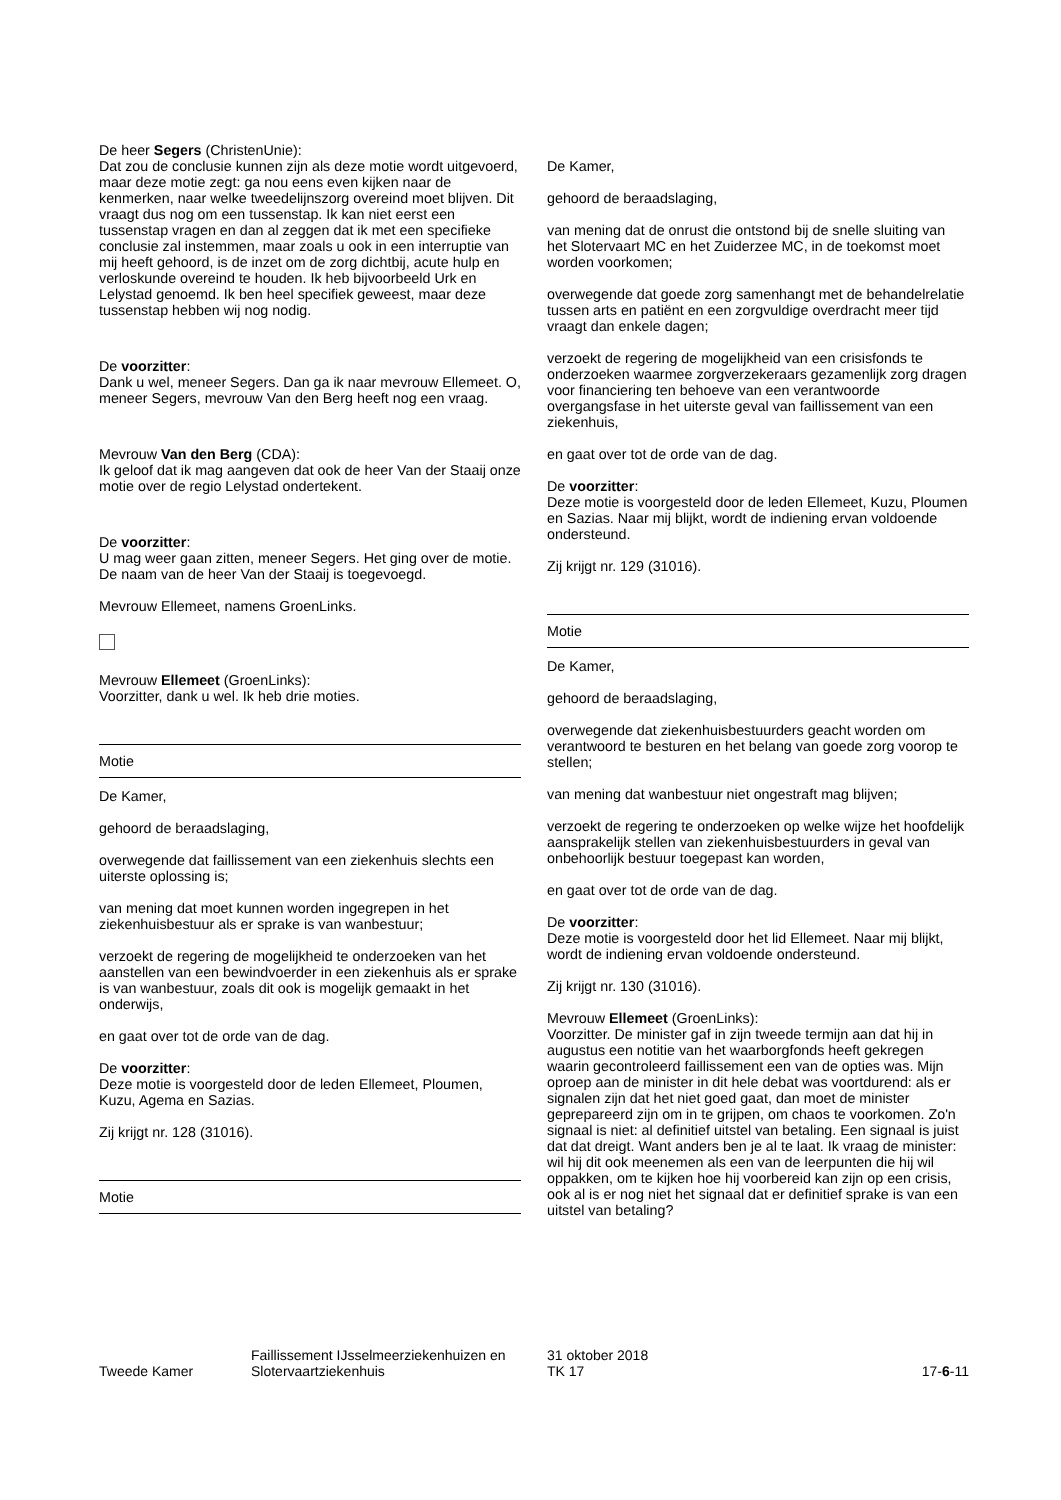De heer Segers (ChristenUnie):
Dat zou de conclusie kunnen zijn als deze motie wordt uitgevoerd, maar deze motie zegt: ga nou eens even kijken naar de kenmerken, naar welke tweedelijnszorg overeind moet blijven. Dit vraagt dus nog om een tussenstap. Ik kan niet eerst een tussenstap vragen en dan al zeggen dat ik met een specifieke conclusie zal instemmen, maar zoals u ook in een interruptie van mij heeft gehoord, is de inzet om de zorg dichtbij, acute hulp en verloskunde overeind te houden. Ik heb bijvoorbeeld Urk en Lelystad genoemd. Ik ben heel specifiek geweest, maar deze tussenstap hebben wij nog nodig.
De voorzitter:
Dank u wel, meneer Segers. Dan ga ik naar mevrouw Ellemeet. O, meneer Segers, mevrouw Van den Berg heeft nog een vraag.
Mevrouw Van den Berg (CDA):
Ik geloof dat ik mag aangeven dat ook de heer Van der Staaij onze motie over de regio Lelystad ondertekent.
De voorzitter:
U mag weer gaan zitten, meneer Segers. Het ging over de motie. De naam van de heer Van der Staaij is toegevoegd.
Mevrouw Ellemeet, namens GroenLinks.
Mevrouw Ellemeet (GroenLinks):
Voorzitter, dank u wel. Ik heb drie moties.
Motie
De Kamer,
gehoord de beraadslaging,
overwegende dat faillissement van een ziekenhuis slechts een uiterste oplossing is;
van mening dat moet kunnen worden ingegrepen in het ziekenhuisbestuur als er sprake is van wanbestuur;
verzoekt de regering de mogelijkheid te onderzoeken van het aanstellen van een bewindvoerder in een ziekenhuis als er sprake is van wanbestuur, zoals dit ook is mogelijk gemaakt in het onderwijs,
en gaat over tot de orde van de dag.
De voorzitter:
Deze motie is voorgesteld door de leden Ellemeet, Ploumen, Kuzu, Agema en Sazias.
Zij krijgt nr. 128 (31016).
Motie
De Kamer,
gehoord de beraadslaging,
van mening dat de onrust die ontstond bij de snelle sluiting van het Slotervaart MC en het Zuiderzee MC, in de toekomst moet worden voorkomen;
overwegende dat goede zorg samenhangt met de behandelrelatie tussen arts en patiënt en een zorgvuldige overdracht meer tijd vraagt dan enkele dagen;
verzoekt de regering de mogelijkheid van een crisisfonds te onderzoeken waarmee zorgverzekeraars gezamenlijk zorg dragen voor financiering ten behoeve van een verantwoorde overgangsfase in het uiterste geval van faillissement van een ziekenhuis,
en gaat over tot de orde van de dag.
De voorzitter:
Deze motie is voorgesteld door de leden Ellemeet, Kuzu, Ploumen en Sazias. Naar mij blijkt, wordt de indiening ervan voldoende ondersteund.
Zij krijgt nr. 129 (31016).
Motie
De Kamer,
gehoord de beraadslaging,
overwegende dat ziekenhuisbestuurders geacht worden om verantwoord te besturen en het belang van goede zorg voorop te stellen;
van mening dat wanbestuur niet ongestraft mag blijven;
verzoekt de regering te onderzoeken op welke wijze het hoofdelijk aansprakelijk stellen van ziekenhuisbestuurders in geval van onbehoorlijk bestuur toegepast kan worden,
en gaat over tot de orde van de dag.
De voorzitter:
Deze motie is voorgesteld door het lid Ellemeet. Naar mij blijkt, wordt de indiening ervan voldoende ondersteund.
Zij krijgt nr. 130 (31016).
Mevrouw Ellemeet (GroenLinks):
Voorzitter. De minister gaf in zijn tweede termijn aan dat hij in augustus een notitie van het waarborgfonds heeft gekregen waarin gecontroleerd faillissement een van de opties was. Mijn oproep aan de minister in dit hele debat was voortdurend: als er signalen zijn dat het niet goed gaat, dan moet de minister geprepareerd zijn om in te grijpen, om chaos te voorkomen. Zo'n signaal is niet: al definitief uitstel van betaling. Een signaal is juist dat dat dreigt. Want anders ben je al te laat. Ik vraag de minister: wil hij dit ook meenemen als een van de leerpunten die hij wil oppakken, om te kijken hoe hij voorbereid kan zijn op een crisis, ook al is er nog niet het signaal dat er definitief sprake is van een uitstel van betaling?
Tweede Kamer
Faillissement IJsselmeerziekenhuizen en Slotervaartziekenhuis
31 oktober 2018
TK 17
17-6-11